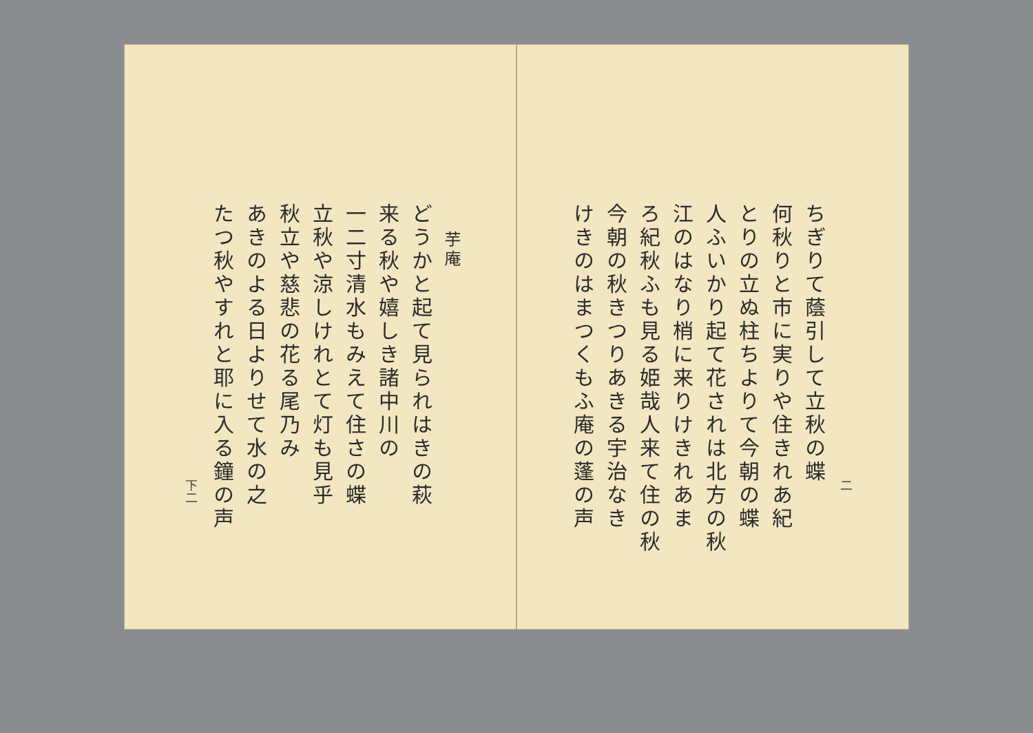芋庵
どうかと起て見られはきの萩
来る秋や嬉しき諸中川の
一二寸清水もみえて住さの蝶
立秋や涼しけれとて灯も見乎
秋立や慈悲の花る尾乃み
あきのよる日よりせて水の之
たつ秋やすれと耶に入る鐘の声
下二
二
ちぎりて蔭引して立秋の蝶
何秋りと市に実りや住きれあ紀
とりの立ぬ柱ちよりて今朝の蝶
人ふいかり起て花されは北方の秋
江のはなり梢に来りけきれあま
ろ紀秋ふも見る姫哉人来て住の秋
今朝の秋きつりあきる宇治なき
けきのはまつくもふ庵の蓬の声